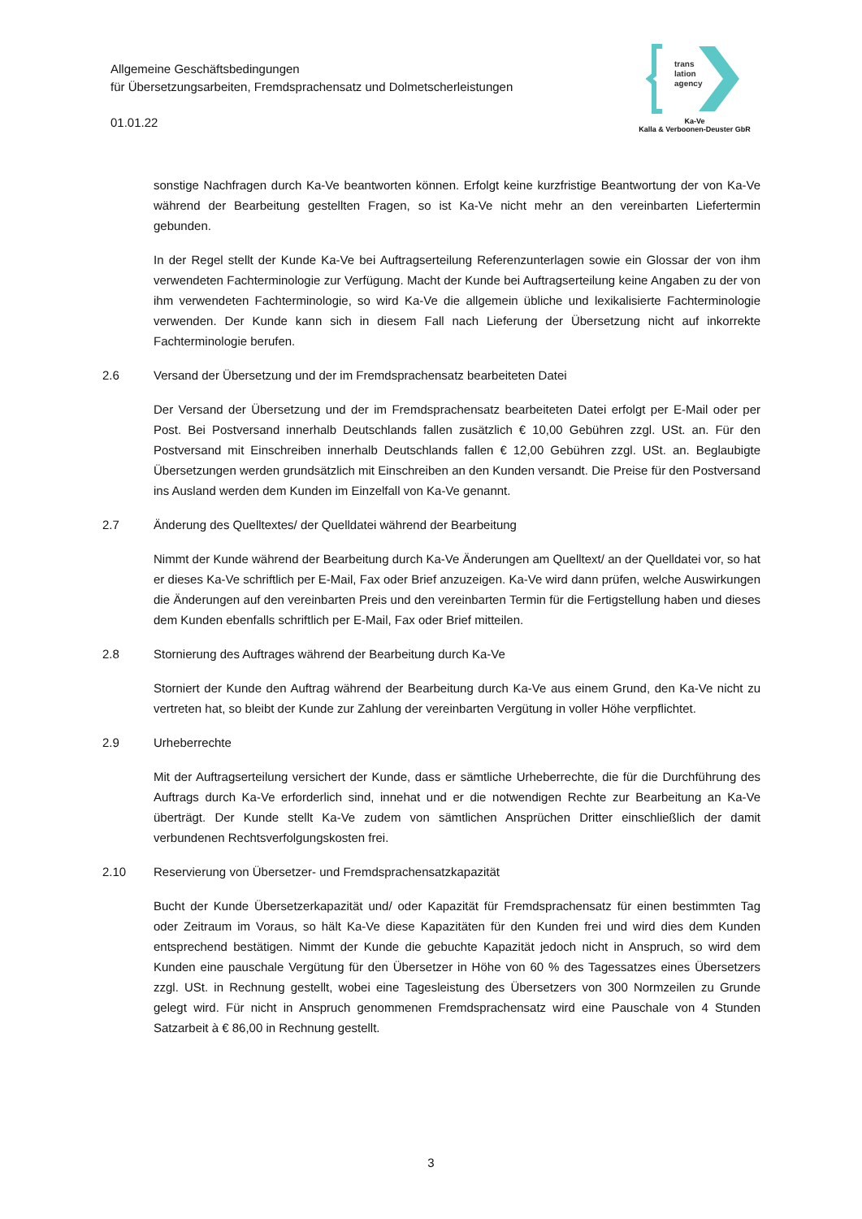Allgemeine Geschäftsbedingungen
für Übersetzungsarbeiten, Fremdsprachensatz und Dolmetscherleistungen
01.01.22
trans
lation
agency
Ka-Ve
Kalla & Verboonen-Deuster GbR
sonstige Nachfragen durch Ka-Ve beantworten können. Erfolgt keine kurzfristige Beantwortung der von Ka-Ve während der Bearbeitung gestellten Fragen, so ist Ka-Ve nicht mehr an den vereinbarten Liefertermin gebunden.
In der Regel stellt der Kunde Ka-Ve bei Auftragserteilung Referenzunterlagen sowie ein Glossar der von ihm verwendeten Fachterminologie zur Verfügung. Macht der Kunde bei Auftragserteilung keine Angaben zu der von ihm verwendeten Fachterminologie, so wird Ka-Ve die allgemein übliche und lexikalisierte Fachterminologie verwenden. Der Kunde kann sich in diesem Fall nach Lieferung der Übersetzung nicht auf inkorrekte Fachterminologie berufen.
2.6 Versand der Übersetzung und der im Fremdsprachensatz bearbeiteten Datei
Der Versand der Übersetzung und der im Fremdsprachensatz bearbeiteten Datei erfolgt per E-Mail oder per Post. Bei Postversand innerhalb Deutschlands fallen zusätzlich € 10,00 Gebühren zzgl. USt. an. Für den Postversand mit Einschreiben innerhalb Deutschlands fallen € 12,00 Gebühren zzgl. USt. an. Beglaubigte Übersetzungen werden grundsätzlich mit Einschreiben an den Kunden versandt. Die Preise für den Postversand ins Ausland werden dem Kunden im Einzelfall von Ka-Ve genannt.
2.7 Änderung des Quelltextes/ der Quelldatei während der Bearbeitung
Nimmt der Kunde während der Bearbeitung durch Ka-Ve Änderungen am Quelltext/ an der Quelldatei vor, so hat er dieses Ka-Ve schriftlich per E-Mail, Fax oder Brief anzuzeigen. Ka-Ve wird dann prüfen, welche Auswirkungen die Änderungen auf den vereinbarten Preis und den vereinbarten Termin für die Fertigstellung haben und dieses dem Kunden ebenfalls schriftlich per E-Mail, Fax oder Brief mitteilen.
2.8 Stornierung des Auftrages während der Bearbeitung durch Ka-Ve
Storniert der Kunde den Auftrag während der Bearbeitung durch Ka-Ve aus einem Grund, den Ka-Ve nicht zu vertreten hat, so bleibt der Kunde zur Zahlung der vereinbarten Vergütung in voller Höhe verpflichtet.
2.9 Urheberrechte
Mit der Auftragserteilung versichert der Kunde, dass er sämtliche Urheberrechte, die für die Durchführung des Auftrags durch Ka-Ve erforderlich sind, innehat und er die notwendigen Rechte zur Bearbeitung an Ka-Ve überträgt. Der Kunde stellt Ka-Ve zudem von sämtlichen Ansprüchen Dritter einschließlich der damit verbundenen Rechtsverfolgungskosten frei.
2.10 Reservierung von Übersetzer- und Fremdsprachensatzkapazität
Bucht der Kunde Übersetzerkapazität und/ oder Kapazität für Fremdsprachensatz für einen bestimmten Tag oder Zeitraum im Voraus, so hält Ka-Ve diese Kapazitäten für den Kunden frei und wird dies dem Kunden entsprechend bestätigen. Nimmt der Kunde die gebuchte Kapazität jedoch nicht in Anspruch, so wird dem Kunden eine pauschale Vergütung für den Übersetzer in Höhe von 60 % des Tagessatzes eines Übersetzers zzgl. USt. in Rechnung gestellt, wobei eine Tagesleistung des Übersetzers von 300 Normzeilen zu Grunde gelegt wird. Für nicht in Anspruch genommenen Fremdsprachensatz wird eine Pauschale von 4 Stunden Satzarbeit à € 86,00 in Rechnung gestellt.
3